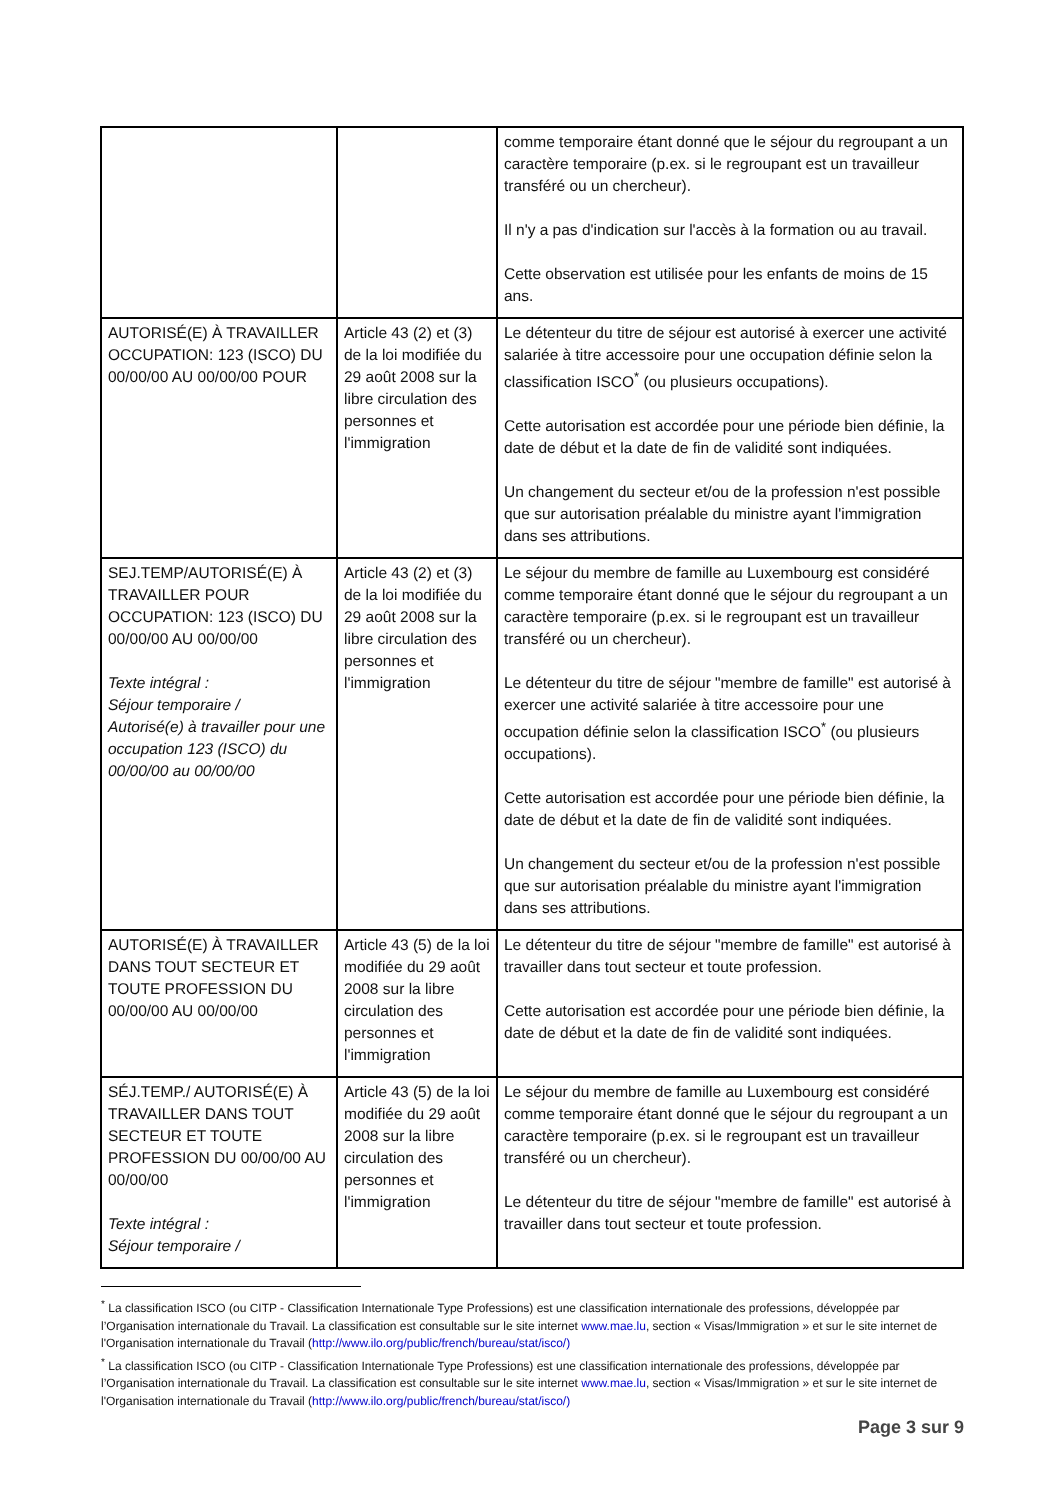| | | comme temporaire étant donné que le séjour du regroupant a un caractère temporaire (p.ex. si le regroupant est un travailleur transféré ou un chercheur). Il n'y a pas d'indication sur l'accès à la formation ou au travail. Cette observation est utilisée pour les enfants de moins de 15 ans. |
| AUTORISÉ(E) À TRAVAILLER OCCUPATION: 123 (ISCO) DU 00/00/00 AU 00/00/00 POUR | Article 43 (2) et (3) de la loi modifiée du 29 août 2008 sur la libre circulation des personnes et l'immigration | Le détenteur du titre de séjour est autorisé à exercer une activité salariée à titre accessoire pour une occupation définie selon la classification ISCO<sup>*</sup> (ou plusieurs occupations). Cette autorisation est accordée pour une période bien définie, la date de début et la date de fin de validité sont indiquées. Un changement du secteur et/ou de la profession n'est possible que sur autorisation préalable du ministre ayant l'immigration dans ses attributions. |
| SEJ.TEMP/AUTORISÉ(E) À TRAVAILLER POUR OCCUPATION: 123 (ISCO) DU 00/00/00 AU 00/00/00 Texte intégral : Séjour temporaire / Autorisé(e) à travailler pour une occupation 123 (ISCO) du 00/00/00 au 00/00/00 | Article 43 (2) et (3) de la loi modifiée du 29 août 2008 sur la libre circulation des personnes et l'immigration | Le séjour du membre de famille au Luxembourg est considéré comme temporaire étant donné que le séjour du regroupant a un caractère temporaire (p.ex. si le regroupant est un travailleur transféré ou un chercheur). Le détenteur du titre de séjour "membre de famille" est autorisé à exercer une activité salariée à titre accessoire pour une occupation définie selon la classification ISCO<sup>*</sup> (ou plusieurs occupations). Cette autorisation est accordée pour une période bien définie, la date de début et la date de fin de validité sont indiquées. Un changement du secteur et/ou de la profession n'est possible que sur autorisation préalable du ministre ayant l'immigration dans ses attributions. |
| AUTORISÉ(E) À TRAVAILLER DANS TOUT SECTEUR ET TOUTE PROFESSION DU 00/00/00 AU 00/00/00 | Article 43 (5) de la loi modifiée du 29 août 2008 sur la libre circulation des personnes et l'immigration | Le détenteur du titre de séjour "membre de famille" est autorisé à travailler dans tout secteur et toute profession. Cette autorisation est accordée pour une période bien définie, la date de début et la date de fin de validité sont indiquées. |
| SÉJ.TEMP./ AUTORISÉ(E) À TRAVAILLER DANS TOUT SECTEUR ET TOUTE PROFESSION DU 00/00/00 AU 00/00/00 Texte intégral : Séjour temporaire / | Article 43 (5) de la loi modifiée du 29 août 2008 sur la libre circulation des personnes et l'immigration | Le séjour du membre de famille au Luxembourg est considéré comme temporaire étant donné que le séjour du regroupant a un caractère temporaire (p.ex. si le regroupant est un travailleur transféré ou un chercheur). Le détenteur du titre de séjour "membre de famille" est autorisé à travailler dans tout secteur et toute profession. |
<sup>*</sup> La classification ISCO (ou CITP - Classification Internationale Type Professions) est une classification internationale des professions, développée par l’Organisation internationale du Travail. La classification est consultable sur le site internet www.mae.lu, section « Visas/Immigration » et sur le site internet de l'Organisation internationale du Travail (http://www.ilo.org/public/french/bureau/stat/isco/)
<sup>*</sup> La classification ISCO (ou CITP - Classification Internationale Type Professions) est une classification internationale des professions, développée par l’Organisation internationale du Travail. La classification est consultable sur le site internet www.mae.lu, section « Visas/Immigration » et sur le site internet de l'Organisation internationale du Travail (http://www.ilo.org/public/french/bureau/stat/isco/)
Page 3 sur 9